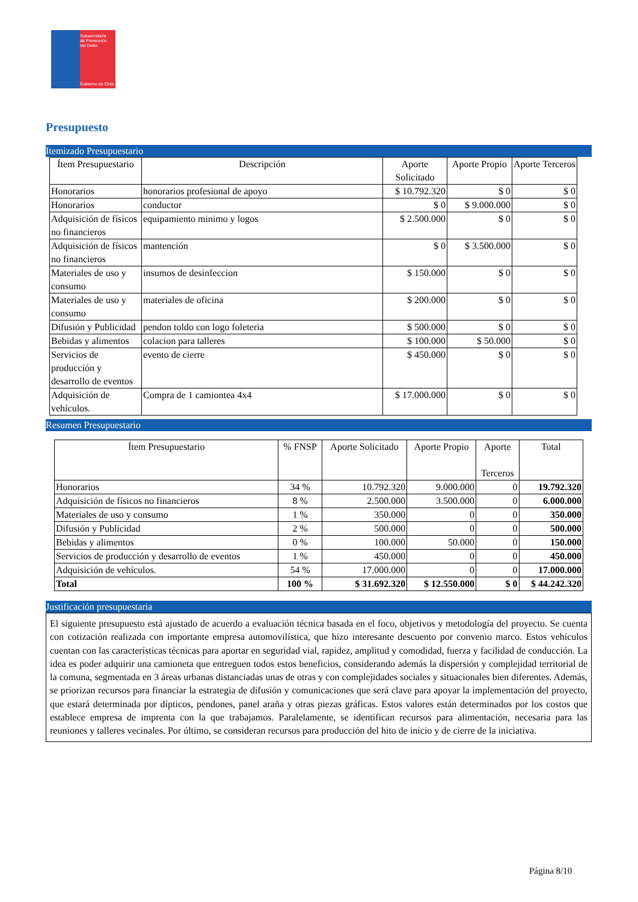Subsecretaría
de Prevención
del Delito
Gobierno de Chile
Presupuesto
Itemizado Presupuestario
| Ítem Presupuestario | Descripción | Aporte Solicitado | Aporte Propio | Aporte Terceros |
| --- | --- | --- | --- | --- |
| Honorarios | honorarios profesional de apoyo | $ 10.792.320 | $ 0 | $ 0 |
| Honorarios | conductor | $ 0 | $ 9.000.000 | $ 0 |
| Adquisición de físicos no financieros | equipamiento minimo y logos | $ 2.500.000 | $ 0 | $ 0 |
| Adquisición de físicos no financieros | mantención | $ 0 | $ 3.500.000 | $ 0 |
| Materiales de uso y consumo | insumos de desinfeccion | $ 150.000 | $ 0 | $ 0 |
| Materiales de uso y consumo | materiales de oficina | $ 200.000 | $ 0 | $ 0 |
| Difusión y Publicidad | pendon toldo con logo foleteria | $ 500.000 | $ 0 | $ 0 |
| Bebidas y alimentos | colacion para talleres | $ 100.000 | $ 50.000 | $ 0 |
| Servicios de producción y desarrollo de eventos | evento de cierre | $ 450.000 | $ 0 | $ 0 |
| Adquisición de vehículos. | Compra de 1 camiontea 4x4 | $ 17.000.000 | $ 0 | $ 0 |
Resumen Presupuestario
| Ítem Presupuestario | % FNSP | Aporte Solicitado | Aporte Propio | Aporte Terceros | Total |
| --- | --- | --- | --- | --- | --- |
| Honorarios | 34 % | 10.792.320 | 9.000.000 | 0 | 19.792.320 |
| Adquisición de físicos no financieros | 8 % | 2.500.000 | 3.500.000 | 0 | 6.000.000 |
| Materiales de uso y consumo | 1 % | 350.000 | 0 | 0 | 350.000 |
| Difusión y Publicidad | 2 % | 500.000 | 0 | 0 | 500.000 |
| Bebidas y alimentos | 0 % | 100.000 | 50.000 | 0 | 150.000 |
| Servicios de producción y desarrollo de eventos | 1 % | 450.000 | 0 | 0 | 450.000 |
| Adquisición de vehículos. | 54 % | 17.000.000 | 0 | 0 | 17.000.000 |
| Total | 100 % | $ 31.692.320 | $ 12.550.000 | $ 0 | $ 44.242.320 |
Justificación presupuestaria
El siguiente presupuesto está ajustado de acuerdo a evaluación técnica basada en el foco, objetivos y metodología del proyecto. Se cuenta con cotización realizada con importante empresa automovilística, que hizo interesante descuento por convenio marco. Estos vehículos cuentan con las características técnicas para aportar en seguridad vial, rapidez, amplitud y comodidad, fuerza y facilidad de conducción. La idea es poder adquirir una camioneta que entreguen todos estos beneficios, considerando además la dispersión y complejidad territorial de la comuna, segmentada en 3 áreas urbanas distanciadas unas de otras y con complejidades sociales y situacionales bien diferentes. Además, se priorizan recursos para financiar la estrategia de difusión y comunicaciones que será clave para apoyar la implementación del proyecto, que estará determinada por dípticos, pendones, panel araña y otras piezas gráficas. Estos valores están determinados por los costos que establece empresa de imprenta con la que trabajamos. Paralelamente, se identifican recursos para alimentación, necesaria para las reuniones y talleres vecinales. Por último, se consideran recursos para producción del hito de inicio y de cierre de la iniciativa.
Página 8/10